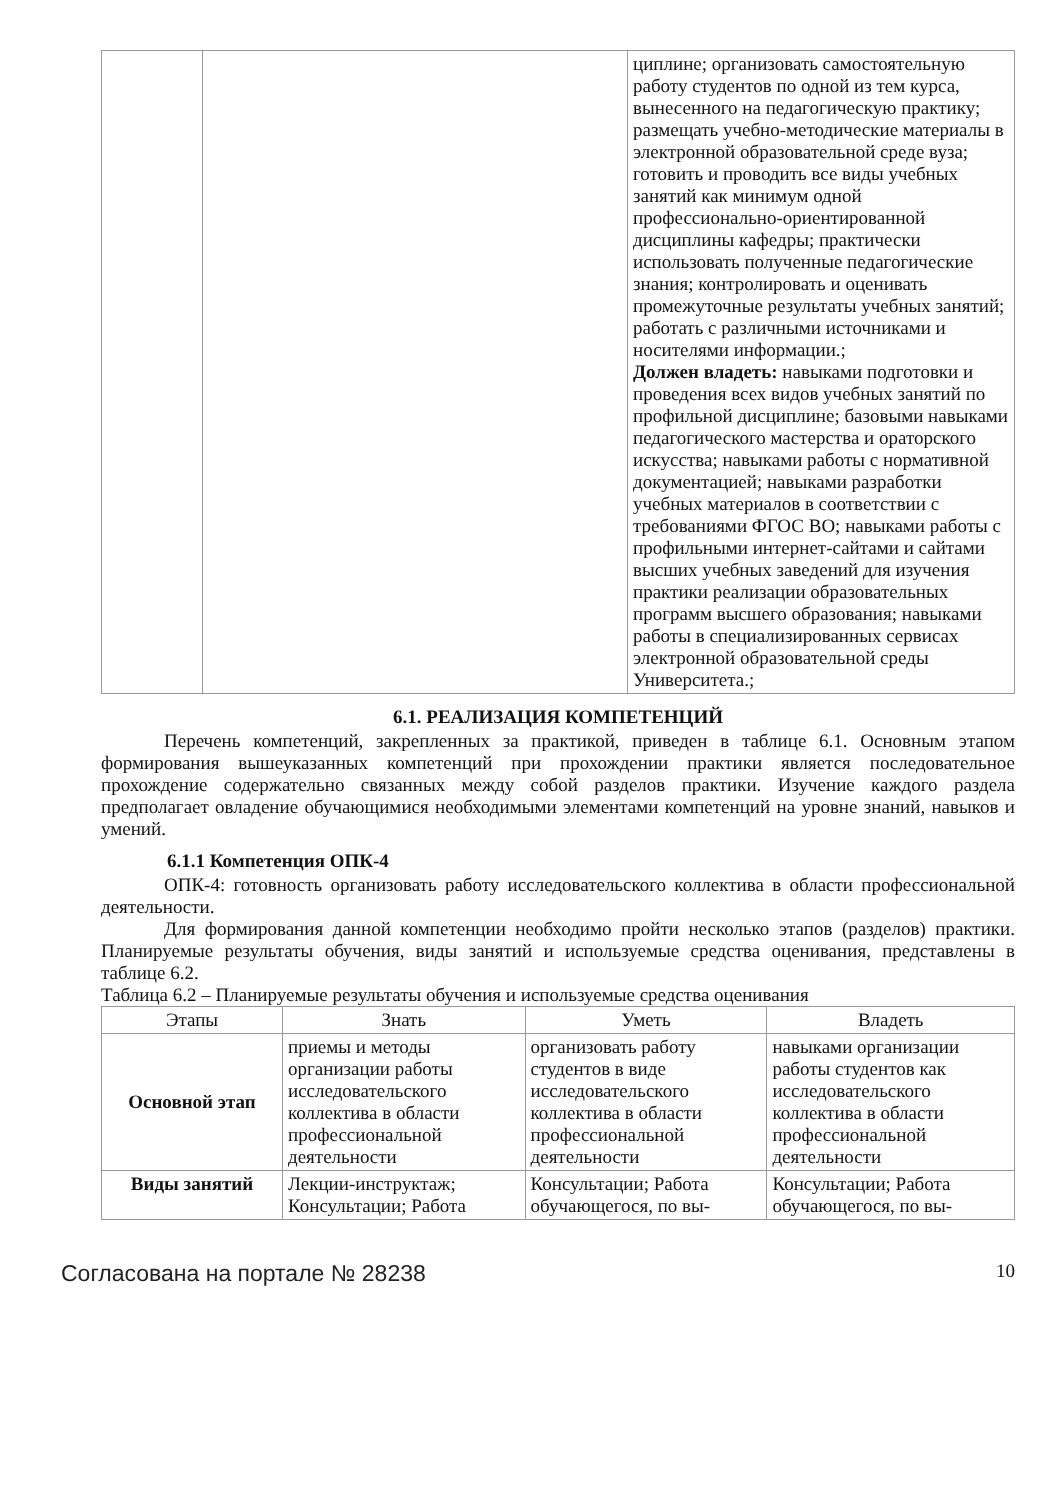| | | циплине; организовать самостоятельную работу студентов по одной из тем курса, вынесенного на педагогическую практику; размещать учебно-методические материалы в электронной образовательной среде вуза; готовить и проводить все виды учебных занятий как минимум одной профессионально-ориентированной дисциплины кафедры; практически использовать полученные педагогические знания; контролировать и оценивать промежуточные результаты учебных занятий; работать с различными источниками и носителями информации.; Должен владеть: навыками подготовки и проведения всех видов учебных занятий по профильной дисциплине; базовыми навыками педагогического мастерства и ораторского искусства; навыками работы с нормативной документацией; навыками разработки учебных материалов в соответствии с требованиями ФГОС ВО; навыками работы с профильными интернет-сайтами и сайтами высших учебных заведений для изучения практики реализации образовательных программ высшего образования; навыками работы в специализированных сервисах электронной образовательной среды Университета.; |
6.1. РЕАЛИЗАЦИЯ КОМПЕТЕНЦИЙ
Перечень компетенций, закрепленных за практикой, приведен в таблице 6.1. Основным этапом формирования вышеуказанных компетенций при прохождении практики является последовательное прохождение содержательно связанных между собой разделов практики. Изучение каждого раздела предполагает овладение обучающимися необходимыми элементами компетенций на уровне знаний, навыков и умений.
6.1.1 Компетенция ОПК-4
ОПК-4: готовность организовать работу исследовательского коллектива в области профессиональной деятельности.
Для формирования данной компетенции необходимо пройти несколько этапов (разделов) практики. Планируемые результаты обучения, виды занятий и используемые средства оценивания, представлены в таблице 6.2.
Таблица 6.2 – Планируемые результаты обучения и используемые средства оценивания
| Этапы | Знать | Уметь | Владеть |
| --- | --- | --- | --- |
| Основной этап | приемы и методы организации работы исследовательского коллектива в области профессиональной деятельности | организовать работу студентов в виде исследовательского коллектива в области профессиональной деятельности | навыками организации работы студентов как исследовательского коллектива в области профессиональной деятельности |
| Виды занятий | Лекции-инструктаж; Консультации; Работа | Консультации; Работа обучающегося, по вы- | Консультации; Работа обучающегося, по вы- |
Согласована на портале № 28238 10